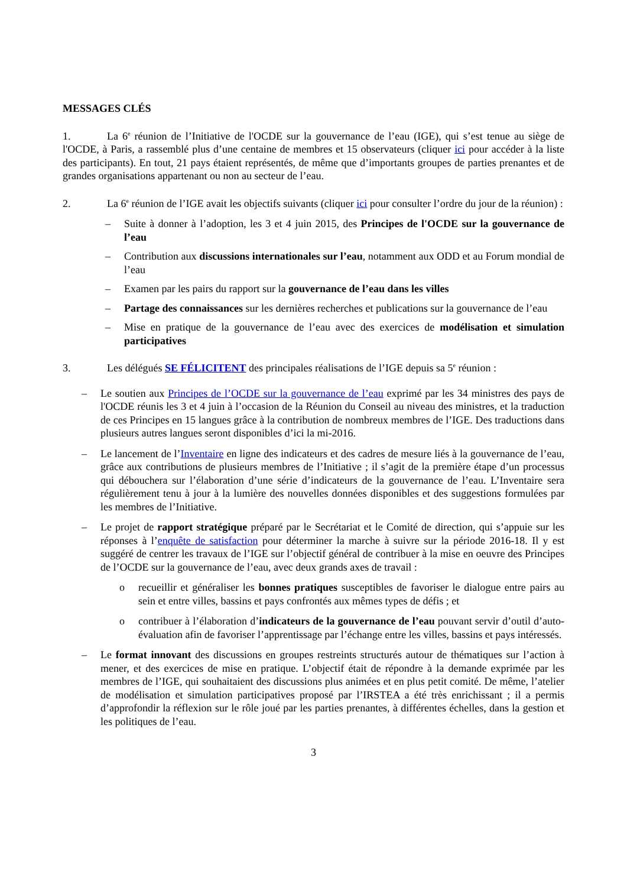MESSAGES CLÉS
1. La 6<sup>e</sup> réunion de l’Initiative de l'OCDE sur la gouvernance de l’eau (IGE), qui s’est tenue au siège de l'OCDE, à Paris, a rassemblé plus d’une centaine de membres et 15 observateurs (cliquer ici pour accéder à la liste des participants). En tout, 21 pays étaient représentés, de même que d’importants groupes de parties prenantes et de grandes organisations appartenant ou non au secteur de l’eau.
2. La 6<sup>e</sup> réunion de l’IGE avait les objectifs suivants (cliquer ici pour consulter l’ordre du jour de la réunion) :
– Suite à donner à l’adoption, les 3 et 4 juin 2015, des Principes de l'OCDE sur la gouvernance de l’eau
– Contribution aux discussions internationales sur l’eau, notamment aux ODD et au Forum mondial de l’eau
– Examen par les pairs du rapport sur la gouvernance de l’eau dans les villes
– Partage des connaissances sur les dernières recherches et publications sur la gouvernance de l’eau
– Mise en pratique de la gouvernance de l’eau avec des exercices de modélisation et simulation participatives
3. Les délégués SE FÉLICITENT des principales réalisations de l’IGE depuis sa 5<sup>e</sup> réunion :
– Le soutien aux Principes de l’OCDE sur la gouvernance de l’eau exprimé par les 34 ministres des pays de l'OCDE réunis les 3 et 4 juin à l’occasion de la Réunion du Conseil au niveau des ministres, et la traduction de ces Principes en 15 langues grâce à la contribution de nombreux membres de l’IGE. Des traductions dans plusieurs autres langues seront disponibles d’ici la mi-2016.
– Le lancement de l’Inventaire en ligne des indicateurs et des cadres de mesure liés à la gouvernance de l’eau, grâce aux contributions de plusieurs membres de l’Initiative ; il s’agit de la première étape d’un processus qui débouchera sur l’élaboration d’une série d’indicateurs de la gouvernance de l’eau. L’Inventaire sera régulièrement tenu à jour à la lumière des nouvelles données disponibles et des suggestions formulées par les membres de l’Initiative.
– Le projet de rapport stratégique préparé par le Secrétariat et le Comité de direction, qui s’appuie sur les réponses à l’enquête de satisfaction pour déterminer la marche à suivre sur la période 2016-18. Il y est suggéré de centrer les travaux de l’IGE sur l’objectif général de contribuer à la mise en oeuvre des Principes de l’OCDE sur la gouvernance de l’eau, avec deux grands axes de travail :
o recueillir et généraliser les bonnes pratiques susceptibles de favoriser le dialogue entre pairs au sein et entre villes, bassins et pays confrontés aux mêmes types de défis ; et
o contribuer à l’élaboration d’indicateurs de la gouvernance de l’eau pouvant servir d’outil d’auto-évaluation afin de favoriser l’apprentissage par l’échange entre les villes, bassins et pays intéressés.
– Le format innovant des discussions en groupes restreints structurés autour de thématiques sur l’action à mener, et des exercices de mise en pratique. L’objectif était de répondre à la demande exprimée par les membres de l’IGE, qui souhaitaient des discussions plus animées et en plus petit comité. De même, l’atelier de modélisation et simulation participatives proposé par l’IRSTEA a été très enrichissant ; il a permis d’approfondir la réflexion sur le rôle joué par les parties prenantes, à différentes échelles, dans la gestion et les politiques de l’eau.
3